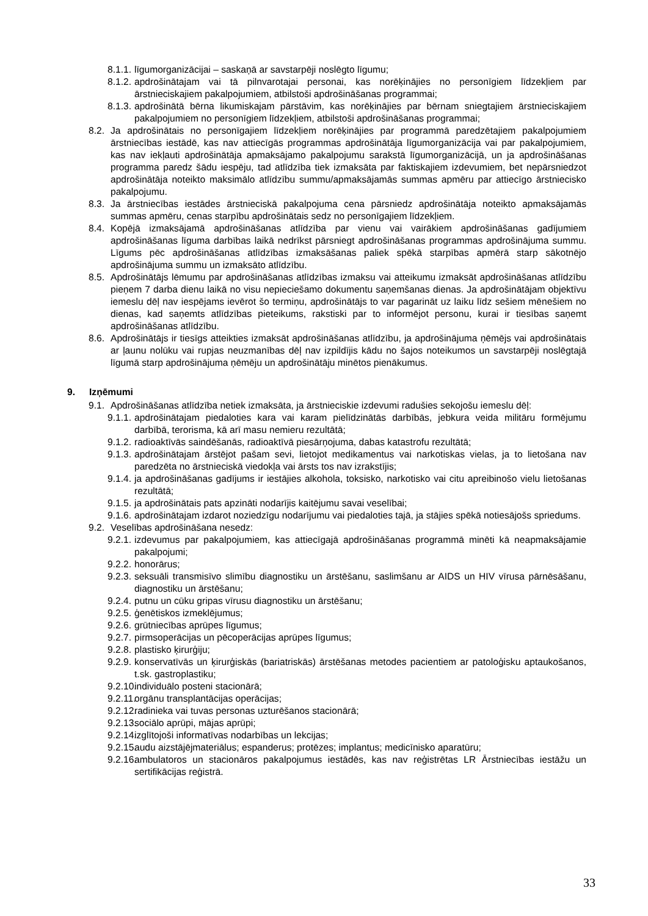8.1.1. līgumorganizācijai – saskaņā ar savstarpēji noslēgto līgumu;
8.1.2. apdrošinātajam vai tā pilnvarotajai personai, kas norēķinājies no personīgiem līdzekļiem par ārstnieciskajiem pakalpojumiem, atbilstoši apdrošināšanas programmai;
8.1.3. apdrošinātā bērna likumiskajam pārstāvim, kas norēķinājies par bērnam sniegtajiem ārstnieciskajiem pakalpojumiem no personīgiem līdzekļiem, atbilstoši apdrošināšanas programmai;
8.2. Ja apdrošinātais no personīgajiem līdzekļiem norēķinājies par programmā paredzētajiem pakalpojumiem ārstniecības iestādē, kas nav attiecīgās programmas apdrošinātāja līgumorganizācija vai par pakalpojumiem, kas nav iekļauti apdrošinātāja apmaksājamo pakalpojumu sarakstā līgumorganizācijā, un ja apdrošināšanas programma paredz šādu iespēju, tad atlīdzība tiek izmaksāta par faktiskajiem izdevumiem, bet nepārsniedzot apdrošinātāja noteikto maksimālo atlīdzību summu/apmaksājamās summas apmēru par attiecīgo ārstniecisko pakalpojumu.
8.3. Ja ārstniecības iestādes ārstnieciskā pakalpojuma cena pārsniedz apdrošinātāja noteikto apmaksājamās summas apmēru, cenas starpību apdrošinātais sedz no personīgajiem līdzekļiem.
8.4. Kopējā izmaksājamā apdrošināšanas atlīdzība par vienu vai vairākiem apdrošināšanas gadījumiem apdrošināšanas līguma darbības laikā nedrīkst pārsniegt apdrošināšanas programmas apdrošinājuma summu. Līgums pēc apdrošināšanas atlīdzības izmaksāšanas paliek spēkā starpības apmērā starp sākotnējo apdrošinājuma summu un izmaksāto atlīdzību.
8.5. Apdrošinātājs lēmumu par apdrošināšanas atlīdzības izmaksu vai atteikumu izmaksāt apdrošināšanas atlīdzību pieņem 7 darba dienu laikā no visu nepieciešamo dokumentu saņemšanas dienas. Ja apdrošinātājam objektīvu iemeslu dēļ nav iespējams ievērot šo termiņu, apdrošinātājs to var pagarināt uz laiku līdz sešiem mēnešiem no dienas, kad saņemts atlīdzības pieteikums, rakstiski par to informējot personu, kurai ir tiesības saņemt apdrošināšanas atlīdzību.
8.6. Apdrošinātājs ir tiesīgs atteikties izmaksāt apdrošināšanas atlīdzību, ja apdrošinājuma ņēmējs vai apdrošinātais ar ļaunu nolūku vai rupjas neuzmanības dēļ nav izpildījis kādu no šajos noteikumos un savstarpēji noslēgtajā līgumā starp apdrošinājuma ņēmēju un apdrošinātāju minētos pienākumus.
9. Izņēmumi
9.1. Apdrošināšanas atlīdzība netiek izmaksāta, ja ārstnieciskie izdevumi radušies sekojošu iemeslu dēļ:
9.1.1. apdrošinātajam piedaloties kara vai karam pielīdzinātās darbībās, jebkura veida militāru formējumu darbībā, terorisma, kā arī masu nemieru rezultātā;
9.1.2. radioaktīvās saindēšanās, radioaktīvā piesārņojuma, dabas katastrofu rezultātā;
9.1.3. apdrošinātajam ārstējot pašam sevi, lietojot medikamentus vai narkotiskas vielas, ja to lietošana nav paredzēta no ārstnieciskā viedokļa vai ārsts tos nav izrakstījis;
9.1.4. ja apdrošināšanas gadījums ir iestājies alkohola, toksisko, narkotisko vai citu apreibinošo vielu lietošanas rezultātā;
9.1.5. ja apdrošinātais pats apzināti nodarījis kaitējumu savai veselībai;
9.1.6. apdrošinātajam izdarot noziedzīgu nodarījumu vai piedaloties tajā, ja stājies spēkā notiesājošs spriedums.
9.2. Veselības apdrošināšana nesedz:
9.2.1. izdevumus par pakalpojumiem, kas attiecīgajā apdrošināšanas programmā minēti kā neapmaksājamie pakalpojumi;
9.2.2. honorārus;
9.2.3. seksuāli transmisīvo slimību diagnostiku un ārstēšanu, saslimšanu ar AIDS un HIV vīrusa pārnēsāšanu, diagnostiku un ārstēšanu;
9.2.4. putnu un cūku gripas vīrusu diagnostiku un ārstēšanu;
9.2.5. ģenētiskos izmeklējumus;
9.2.6. grūtniecības aprūpes līgumus;
9.2.7. pirmsoperācijas un pēcoperācijas aprūpes līgumus;
9.2.8. plastisko ķirurģiju;
9.2.9. konservatīvās un ķirurģiskās (bariatriskās) ārstēšanas metodes pacientiem ar patoloģisku aptaukošanos, t.sk. gastroplastiku;
9.2.10. individuālo posteni stacionārā;
9.2.11. orgānu transplantācijas operācijas;
9.2.12. radinieka vai tuvas personas uzturēšanos stacionārā;
9.2.13. sociālo aprūpi, mājas aprūpi;
9.2.14. izglītojoši informatīvas nodarbības un lekcijas;
9.2.15. audu aizstājējmateriālus; espanderus; protēzes; implantus; medicīnisko aparatūru;
9.2.16. ambulatoros un stacionāros pakalpojumus iestādēs, kas nav reģistrētas LR Ārstniecības iestāžu un sertifikācijas reģistrā.
33